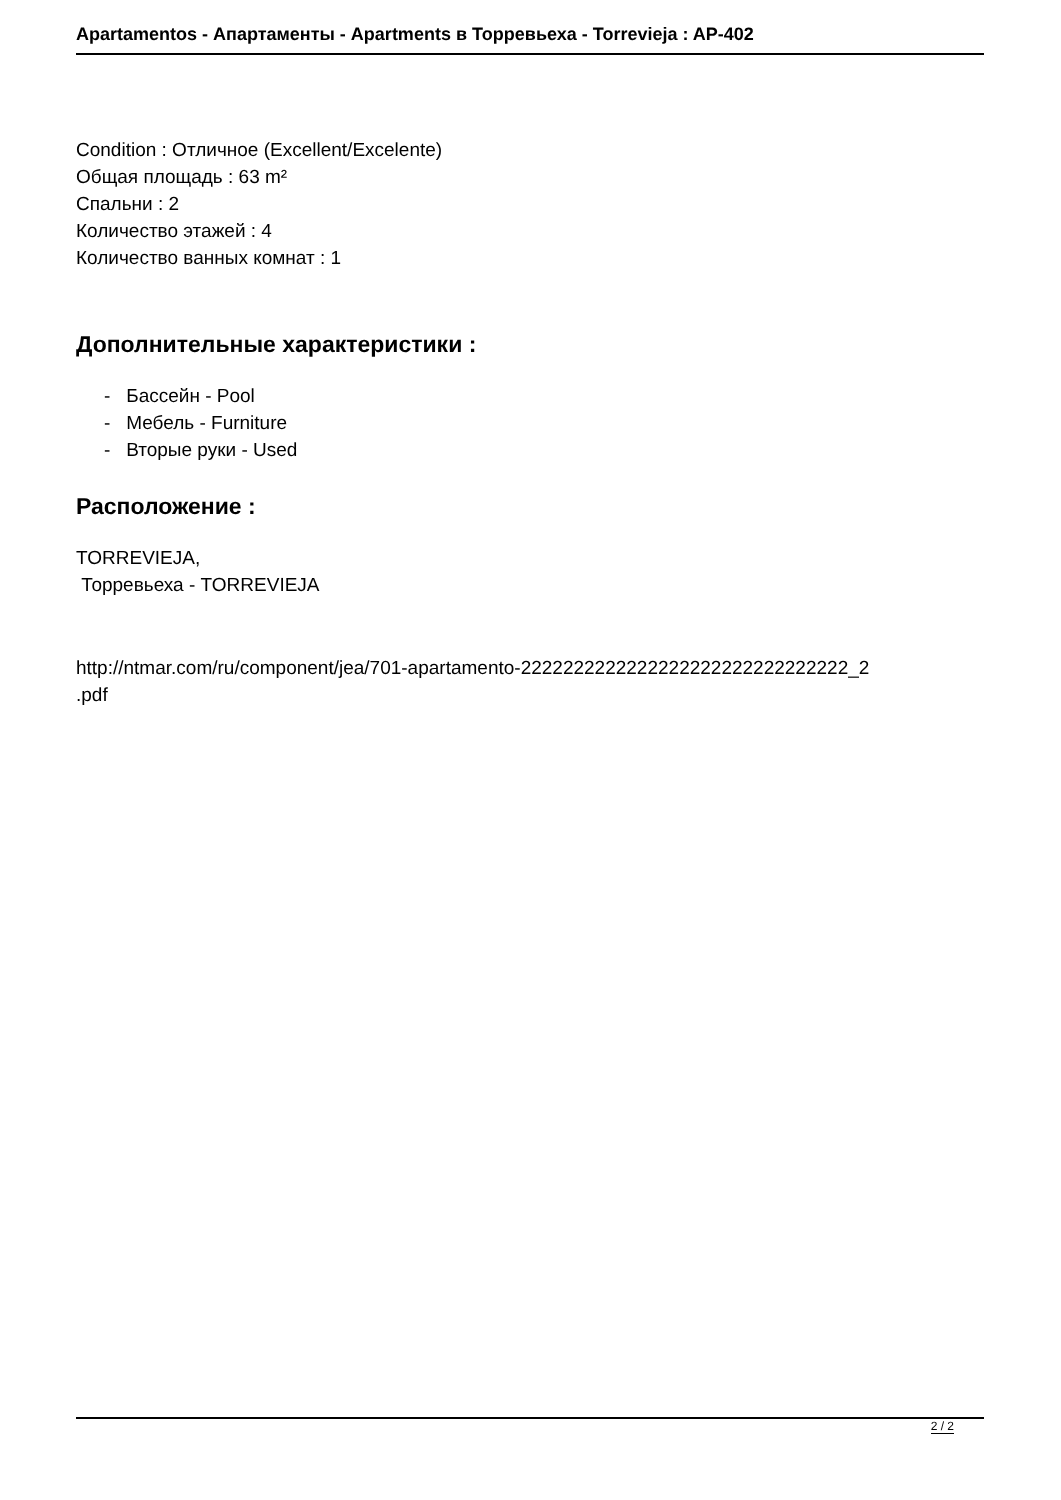Apartamentos - Апартаменты - Apartments в Торревьеха - Torrevieja : AP-402
Condition : Отличное (Excellent/Excelente)
Общая площадь : 63 m²
Спальни : 2
Количество этажей : 4
Количество ванных комнат : 1
Дополнительные характеристики :
- Бассейн - Pool
- Мебель - Furniture
- Вторые руки - Used
Расположение :
TORREVIEJA,
Торревьеха - TORREVIEJA
http://ntmar.com/ru/component/jea/701-apartamento-2222222222222222222222222222222_2
.pdf
2 / 2